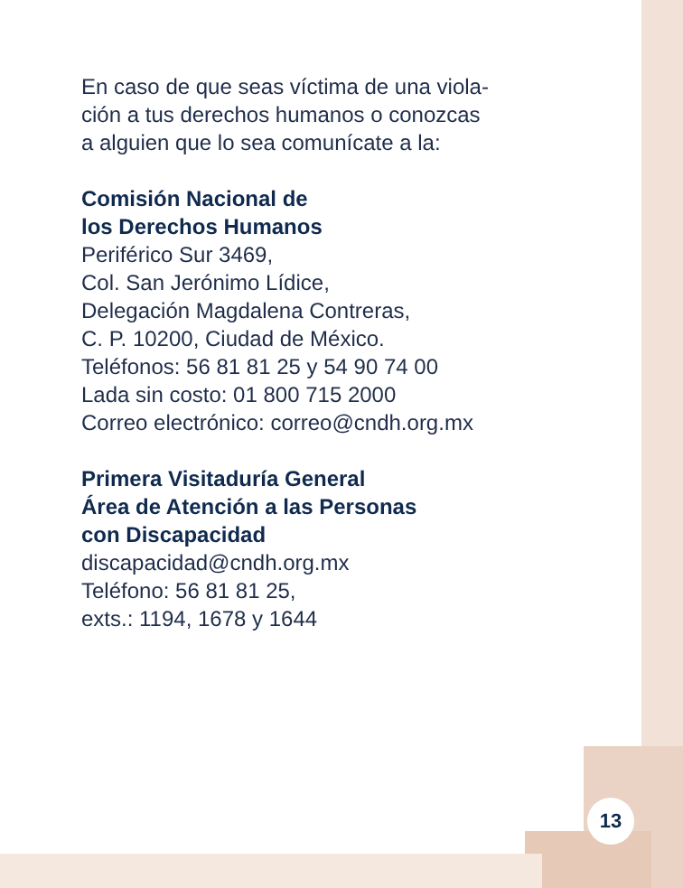En caso de que seas víctima de una viola-
ción a tus derechos humanos o conozcas
a alguien que lo sea comunícate a la:
Comisión Nacional de
los Derechos Humanos
Periférico Sur 3469,
Col. San Jerónimo Lídice,
Delegación Magdalena Contreras,
C. P. 10200, Ciudad de México.
Teléfonos: 56 81 81 25 y 54 90 74 00
Lada sin costo: 01 800 715 2000
Correo electrónico: correo@cndh.org.mx
Primera Visitaduría General
Área de Atención a las Personas
con Discapacidad
discapacidad@cndh.org.mx
Teléfono: 56 81 81 25,
exts.: 1194, 1678 y 1644
13